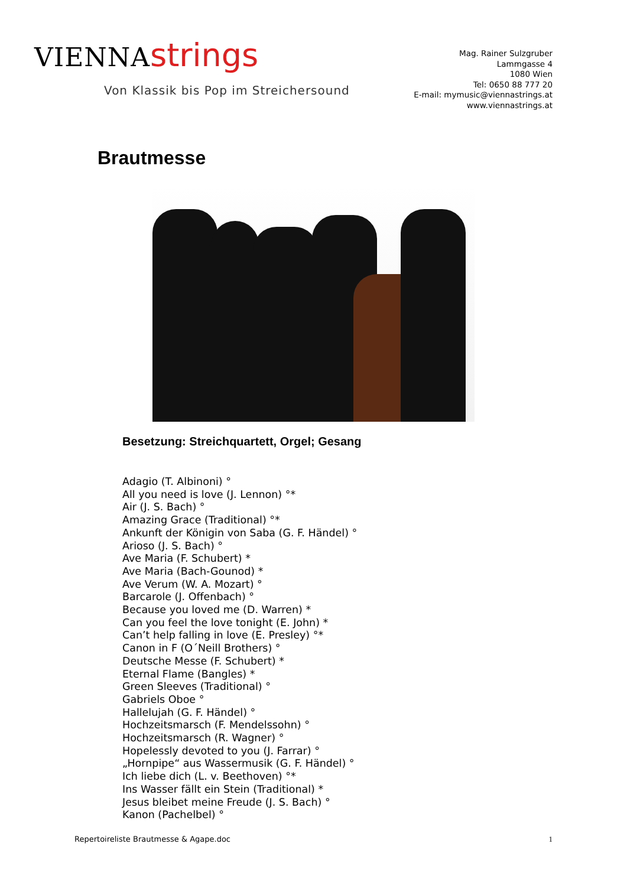VIENNA strings
Von Klassik bis Pop im Streichersound
Mag. Rainer Sulzgruber
Lammgasse 4
1080 Wien
Tel: 0650 88 777 20
E-mail: mymusic@viennastrings.at
www.viennastrings.at
Brautmesse
Besetzung: Streichquartett, Orgel; Gesang
Adagio (T. Albinoni) °
All you need is love (J. Lennon) °*
Air (J. S. Bach) °
Amazing Grace (Traditional) °*
Ankunft der Königin von Saba (G. F. Händel) °
Arioso (J. S. Bach) °
Ave Maria (F. Schubert) *
Ave Maria (Bach-Gounod) *
Ave Verum (W. A. Mozart) °
Barcarole (J. Offenbach) °
Because you loved me (D. Warren) *
Can you feel the love tonight (E. John) *
Can’t help falling in love (E. Presley) °*
Canon in F (O´Neill Brothers) °
Deutsche Messe (F. Schubert) *
Eternal Flame (Bangles) *
Green Sleeves (Traditional) °
Gabriels Oboe °
Hallelujah (G. F. Händel) °
Hochzeitsmarsch (F. Mendelssohn) °
Hochzeitsmarsch (R. Wagner) °
Hopelessly devoted to you (J. Farrar) °
„Hornpipe“ aus Wassermusik (G. F. Händel) °
Ich liebe dich (L. v. Beethoven) °*
Ins Wasser fällt ein Stein (Traditional) *
Jesus bleibet meine Freude (J. S. Bach) °
Kanon (Pachelbel) °
Repertoireliste Brautmesse & Agape.doc 1